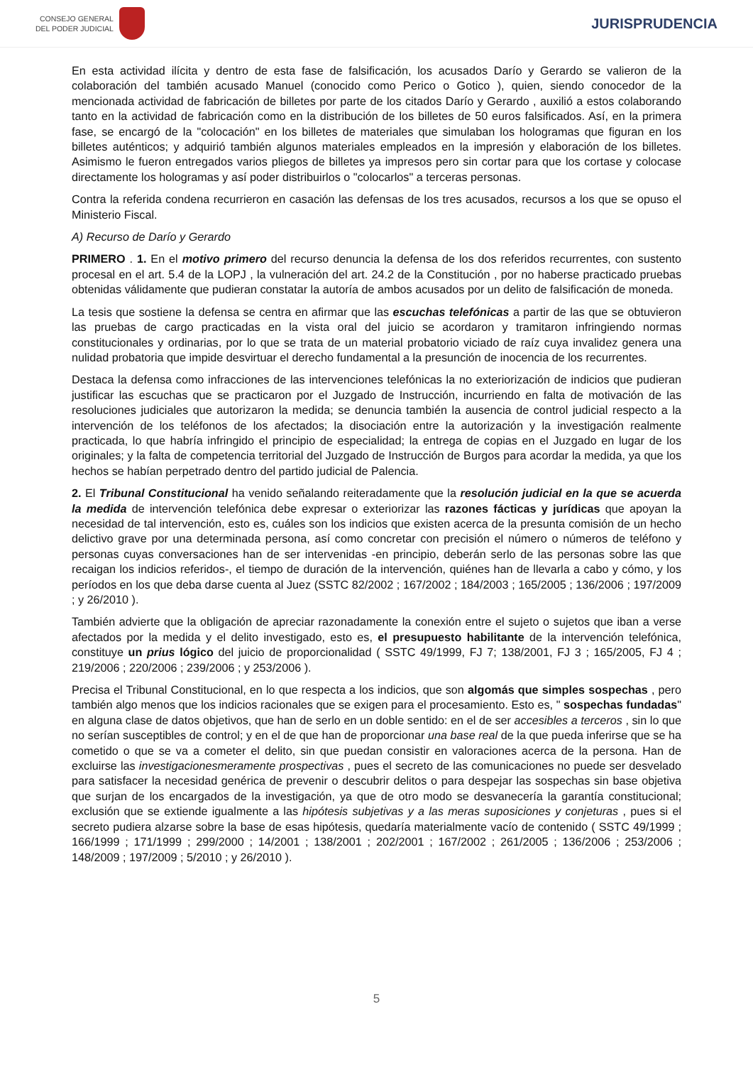CONSEJO GENERAL
DEL PODER JUDICIAL
JURISPRUDENCIA
En esta actividad ilícita y dentro de esta fase de falsificación, los acusados Darío y Gerardo se valieron de la colaboración del también acusado Manuel (conocido como Perico o Gotico ), quien, siendo conocedor de la mencionada actividad de fabricación de billetes por parte de los citados Darío y Gerardo , auxilió a estos colaborando tanto en la actividad de fabricación como en la distribución de los billetes de 50 euros falsificados. Así, en la primera fase, se encargó de la "colocación" en los billetes de materiales que simulaban los hologramas que figuran en los billetes auténticos; y adquirió también algunos materiales empleados en la impresión y elaboración de los billetes. Asimismo le fueron entregados varios pliegos de billetes ya impresos pero sin cortar para que los cortase y colocase directamente los hologramas y así poder distribuirlos o "colocarlos" a terceras personas.
Contra la referida condena recurrieron en casación las defensas de los tres acusados, recursos a los que se opuso el Ministerio Fiscal.
A) Recurso de Darío y Gerardo
PRIMERO . 1. En el motivo primero del recurso denuncia la defensa de los dos referidos recurrentes, con sustento procesal en el art. 5.4 de la LOPJ , la vulneración del art. 24.2 de la Constitución , por no haberse practicado pruebas obtenidas válidamente que pudieran constatar la autoría de ambos acusados por un delito de falsificación de moneda.
La tesis que sostiene la defensa se centra en afirmar que las escuchas telefónicas a partir de las que se obtuvieron las pruebas de cargo practicadas en la vista oral del juicio se acordaron y tramitaron infringiendo normas constitucionales y ordinarias, por lo que se trata de un material probatorio viciado de raíz cuya invalidez genera una nulidad probatoria que impide desvirtuar el derecho fundamental a la presunción de inocencia de los recurrentes.
Destaca la defensa como infracciones de las intervenciones telefónicas la no exteriorización de indicios que pudieran justificar las escuchas que se practicaron por el Juzgado de Instrucción, incurriendo en falta de motivación de las resoluciones judiciales que autorizaron la medida; se denuncia también la ausencia de control judicial respecto a la intervención de los teléfonos de los afectados; la disociación entre la autorización y la investigación realmente practicada, lo que habría infringido el principio de especialidad; la entrega de copias en el Juzgado en lugar de los originales; y la falta de competencia territorial del Juzgado de Instrucción de Burgos para acordar la medida, ya que los hechos se habían perpetrado dentro del partido judicial de Palencia.
2. El Tribunal Constitucional ha venido señalando reiteradamente que la resolución judicial en la que se acuerda la medida de intervención telefónica debe expresar o exteriorizar las razones fácticas y jurídicas que apoyan la necesidad de tal intervención, esto es, cuáles son los indicios que existen acerca de la presunta comisión de un hecho delictivo grave por una determinada persona, así como concretar con precisión el número o números de teléfono y personas cuyas conversaciones han de ser intervenidas -en principio, deberán serlo de las personas sobre las que recaigan los indicios referidos-, el tiempo de duración de la intervención, quiénes han de llevarla a cabo y cómo, y los períodos en los que deba darse cuenta al Juez (SSTC 82/2002 ; 167/2002 ; 184/2003 ; 165/2005 ; 136/2006 ; 197/2009 ; y 26/2010 ).
También advierte que la obligación de apreciar razonadamente la conexión entre el sujeto o sujetos que iban a verse afectados por la medida y el delito investigado, esto es, el presupuesto habilitante de la intervención telefónica, constituye un prius lógico del juicio de proporcionalidad ( SSTC 49/1999, FJ 7; 138/2001, FJ 3 ; 165/2005, FJ 4 ; 219/2006 ; 220/2006 ; 239/2006 ; y 253/2006 ).
Precisa el Tribunal Constitucional, en lo que respecta a los indicios, que son algomás que simples sospechas , pero también algo menos que los indicios racionales que se exigen para el procesamiento. Esto es, " sospechas fundadas" en alguna clase de datos objetivos, que han de serlo en un doble sentido: en el de ser accesibles a terceros , sin lo que no serían susceptibles de control; y en el de que han de proporcionar una base real de la que pueda inferirse que se ha cometido o que se va a cometer el delito, sin que puedan consistir en valoraciones acerca de la persona. Han de excluirse las investigacionesmeramente prospectivas , pues el secreto de las comunicaciones no puede ser desvelado para satisfacer la necesidad genérica de prevenir o descubrir delitos o para despejar las sospechas sin base objetiva que surjan de los encargados de la investigación, ya que de otro modo se desvanecería la garantía constitucional; exclusión que se extiende igualmente a las hipótesis subjetivas y a las meras suposiciones y conjeturas , pues si el secreto pudiera alzarse sobre la base de esas hipótesis, quedaría materialmente vacío de contenido ( SSTC 49/1999 ; 166/1999 ; 171/1999 ; 299/2000 ; 14/2001 ; 138/2001 ; 202/2001 ; 167/2002 ; 261/2005 ; 136/2006 ; 253/2006 ; 148/2009 ; 197/2009 ; 5/2010 ; y 26/2010 ).
5